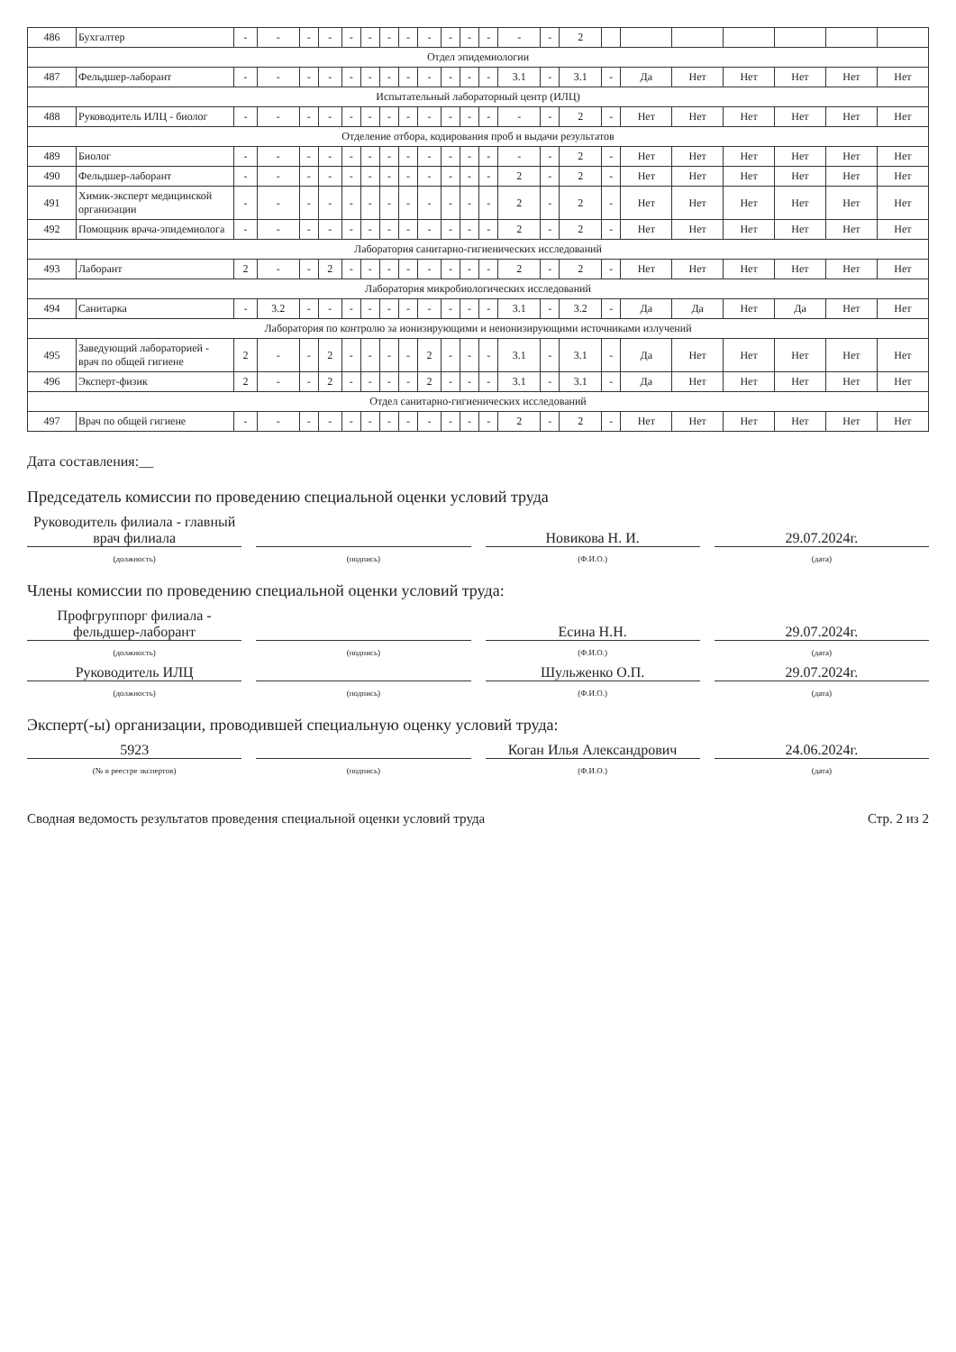| 486 | Бухгалтер | - | - | - | - | - | - | - | - | - | - | - | - | - | - | 2 | | | | | | | |
| Отдел эпидемиологии | | | | | | | | | | | | | | | | | | | | | | | |
| 487 | Фельдшер-лаборант | - | - | - | - | - | - | - | - | - | - | - | - | 3.1 | - | 3.1 | - | Да | Нет | Нет | Нет | Нет | Нет |
| Испытательный лабораторный центр (ИЛЦ) | | | | | | | | | | | | | | | | | | | | | | | |
| 488 | Руководитель ИЛЦ - биолог | - | - | - | - | - | - | - | - | - | - | - | - | - | - | 2 | - | Нет | Нет | Нет | Нет | Нет | Нет |
| Отделение отбора, кодирования проб и выдачи результатов | | | | | | | | | | | | | | | | | | | | | | | |
| 489 | Биолог | - | - | - | - | - | - | - | - | - | - | - | - | - | - | 2 | - | Нет | Нет | Нет | Нет | Нет | Нет |
| 490 | Фельдшер-лаборант | - | - | - | - | - | - | - | - | - | - | - | - | 2 | - | 2 | - | Нет | Нет | Нет | Нет | Нет | Нет |
| 491 | Химик-эксперт медицинской организации | - | - | - | - | - | - | - | - | - | - | - | - | 2 | - | 2 | - | Нет | Нет | Нет | Нет | Нет | Нет |
| 492 | Помощник врача-эпидемиолога | - | - | - | - | - | - | - | - | - | - | - | - | 2 | - | 2 | - | Нет | Нет | Нет | Нет | Нет | Нет |
| Лаборатория санитарно-гигиенических исследований | | | | | | | | | | | | | | | | | | | | | | | |
| 493 | Лаборант | 2 | - | - | 2 | - | - | - | - | - | - | - | - | 2 | - | 2 | - | Нет | Нет | Нет | Нет | Нет | Нет |
| Лаборатория микробиологических исследований | | | | | | | | | | | | | | | | | | | | | | | |
| 494 | Санитарка | - | 3.2 | - | - | - | - | - | - | - | - | - | - | 3.1 | - | 3.2 | - | Да | Да | Нет | Да | Нет | Нет |
| Лаборатория по контролю за ионизирующими и неионизирующими источниками излучений | | | | | | | | | | | | | | | | | | | | | | | |
| 495 | Заведующий лабораторией - врач по общей гигиене | 2 | - | - | 2 | - | - | - | - | 2 | - | - | - | 3.1 | - | 3.1 | - | Да | Нет | Нет | Нет | Нет | Нет |
| 496 | Эксперт-физик | 2 | - | - | 2 | - | - | - | - | 2 | - | - | - | 3.1 | - | 3.1 | - | Да | Нет | Нет | Нет | Нет | Нет |
| Отдел санитарно-гигиенических исследований | | | | | | | | | | | | | | | | | | | | | | | |
| 497 | Врач по общей гигиене | - | - | - | - | - | - | - | - | - | - | - | - | 2 | - | 2 | - | Нет | Нет | Нет | Нет | Нет | Нет |
Дата составления:__
Председатель комиссии по проведению специальной оценки условий труда
Руководитель филиала - главный врач филиала
Новикова Н. И.
29.07.2024г.
(должность) (подпись) (Ф.И.О.) (дата)
Члены комиссии по проведению специальной оценки условий труда:
Профгруппорг филиала - фельдшер-лаборант
Есина Н.Н.
29.07.2024г.
(должность) (подпись) (Ф.И.О.) (дата)
Руководитель ИЛЦ
Шульженко О.П.
29.07.2024г.
(должность) (подпись) (Ф.И.О.) (дата)
Эксперт(-ы) организации, проводившей специальную оценку условий труда:
5923
Коган Илья Александрович
24.06.2024г.
(№ в реестре экспертов) (подпись) (Ф.И.О.) (дата)
Сводная ведомость результатов проведения специальной оценки условий труда Стр. 2 из 2